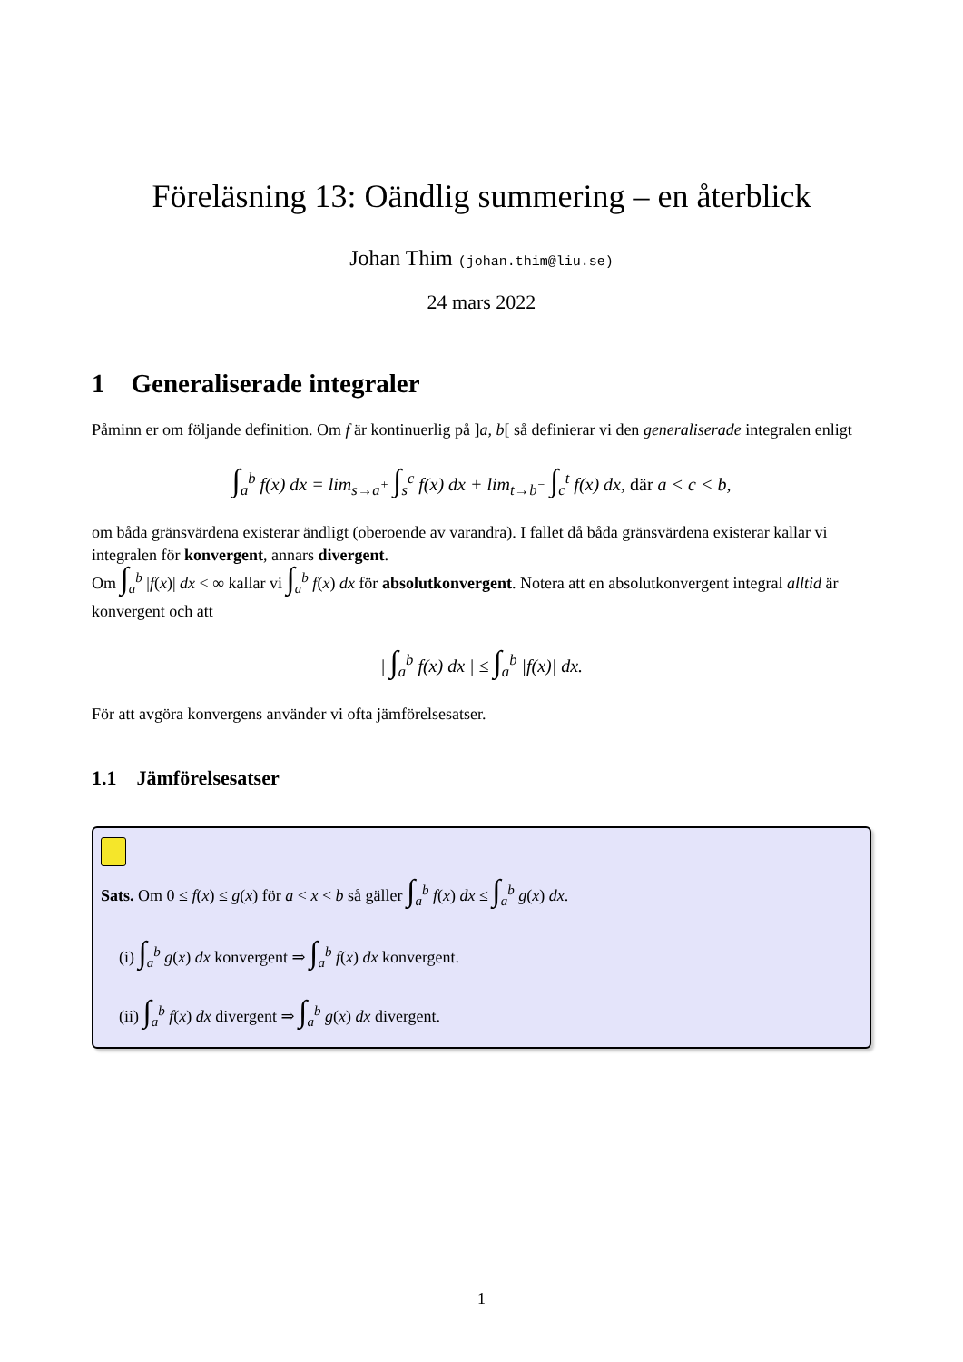Föreläsning 13: Oändlig summering – en återblick
Johan Thim (johan.thim@liu.se)
24 mars 2022
1 Generaliserade integraler
Påminn er om följande definition. Om f är kontinuerlig på ]a, b[ så definierar vi den generaliserade integralen enligt
∫<sub>a</sub><sup>b</sup> f(x) dx = lim<sub>s→a<sup>+</sup></sub> ∫<sub>s</sub><sup>c</sup> f(x) dx + lim<sub>t→b<sup>−</sup></sub> ∫<sub>c</sub><sup>t</sup> f(x) dx, där a < c < b,
om båda gränsvärdena existerar ändligt (oberoende av varandra). I fallet då båda gränsvärdena existerar kallar vi integralen för konvergent, annars divergent.
Om ∫<sub>a</sub><sup>b</sup> |f(x)| dx < ∞ kallar vi ∫<sub>a</sub><sup>b</sup> f(x) dx för absolutkonvergent. Notera att en absolutkonvergent integral alltid är konvergent och att
| ∫<sub>a</sub><sup>b</sup> f(x) dx | ≤ ∫<sub>a</sub><sup>b</sup> |f(x)| dx.
För att avgöra konvergens använder vi ofta jämförelsesatser.
1.1 Jämförelsesatser
Sats. Om 0 ≤ f(x) ≤ g(x) för a < x < b så gäller ∫<sub>a</sub><sup>b</sup> f(x) dx ≤ ∫<sub>a</sub><sup>b</sup> g(x) dx.
(i) ∫<sub>a</sub><sup>b</sup> g(x) dx konvergent ⇒ ∫<sub>a</sub><sup>b</sup> f(x) dx konvergent.
(ii) ∫<sub>a</sub><sup>b</sup> f(x) dx divergent ⇒ ∫<sub>a</sub><sup>b</sup> g(x) dx divergent.
1